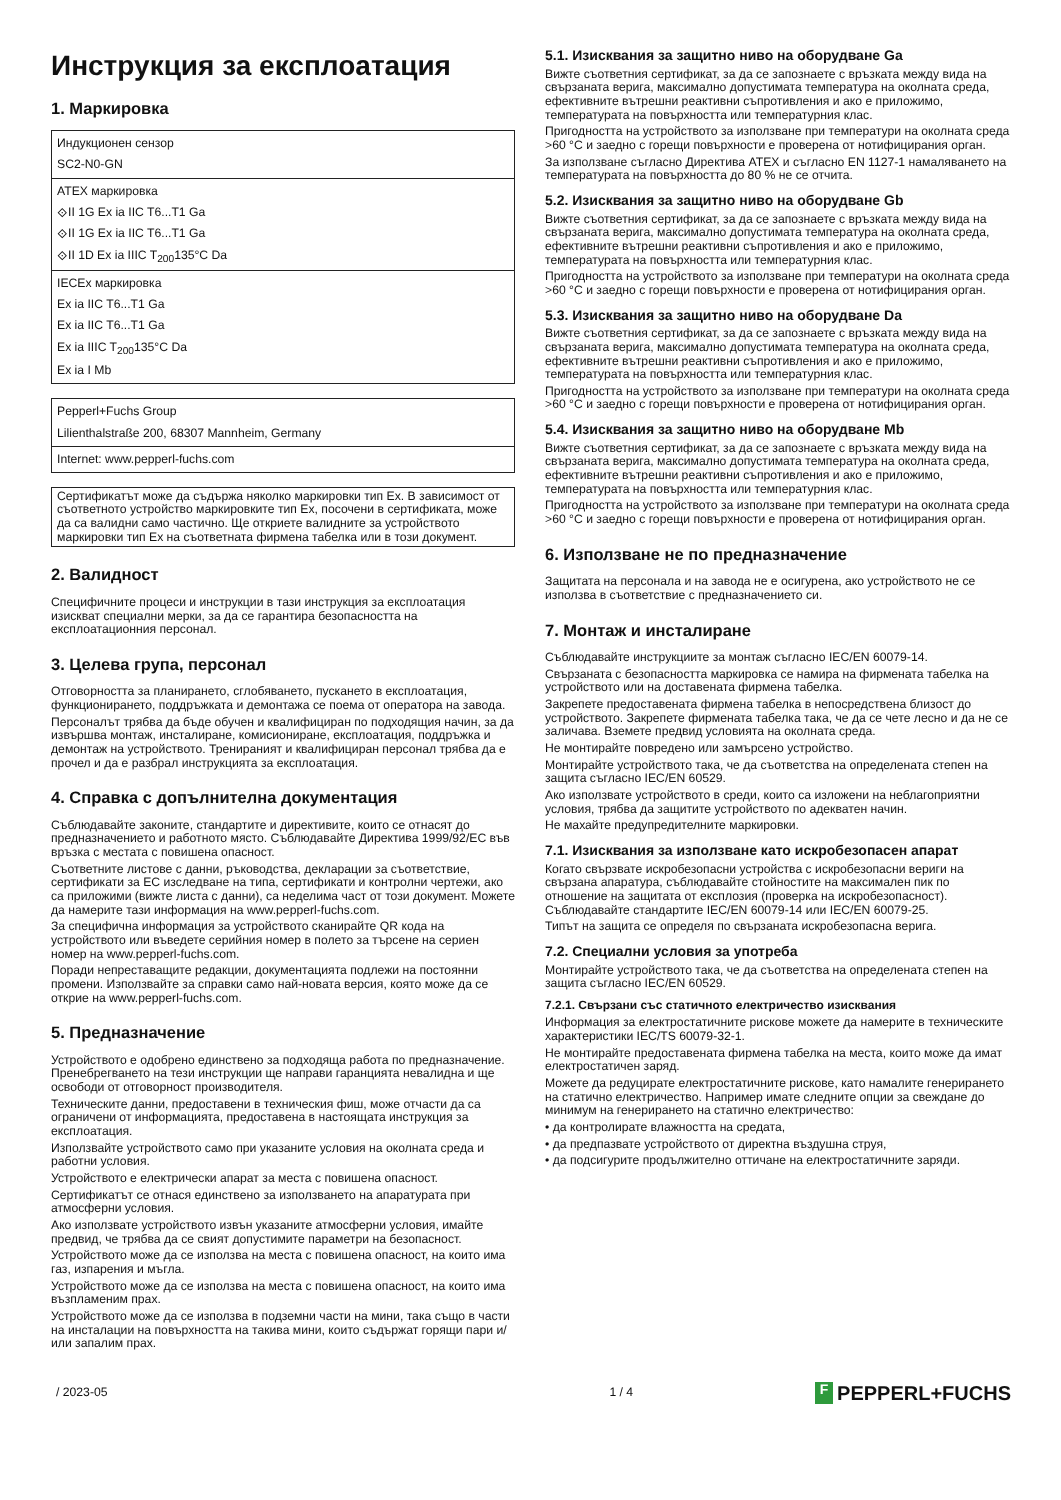Инструкция за експлоатация
1. Маркировка
| Индукционен сензор SC2-N0-GN |
| ATEX маркировка ⟐II 1G Ex ia IIC T6...T1 Ga ⟐II 1G Ex ia IIC T6...T1 Ga ⟐II 1D Ex ia IIIC T<sub>200</sub>135°C Da |
| IECEx маркировка Ex ia IIC T6...T1 Ga Ex ia IIC T6...T1 Ga Ex ia IIIC T<sub>200</sub>135°C Da Ex ia I Mb |
| Pepperl+Fuchs Group Lilienthalstraße 200, 68307 Mannheim, Germany |
| Internet: www.pepperl-fuchs.com |
Сертификатът може да съдържа няколко маркировки тип Ex. В зависимост от съответното устройство маркировките тип Ex, посочени в сертификата, може да са валидни само частично. Ще откриете валидните за устройството маркировки тип Ex на съответната фирмена табелка или в този документ.
2. Валидност
Специфичните процеси и инструкции в тази инструкция за експлоатация изискват специални мерки, за да се гарантира безопасността на експлоатационния персонал.
3. Целева група, персонал
Отговорността за планирането, сглобяването, пускането в експлоатация, функционирането, поддръжката и демонтажа се поема от оператора на завода.
Персоналът трябва да бъде обучен и квалифициран по подходящия начин, за да извършва монтаж, инсталиране, комисиониране, експлоатация, поддръжка и демонтаж на устройството. Тренираният и квалифициран персонал трябва да е прочел и да е разбрал инструкцията за експлоатация.
4. Справка с допълнителна документация
Съблюдавайте законите, стандартите и директивите, които се отнасят до предназначението и работното място. Съблюдавайте Директива 1999/92/EC във връзка с местата с повишена опасност.
Съответните листове с данни, ръководства, декларации за съответствие, сертификати за ЕС изследване на типа, сертификати и контролни чертежи, ако са приложими (вижте листа с данни), са неделима част от този документ. Можете да намерите тази информация на www.pepperl-fuchs.com.
За специфична информация за устройството сканирайте QR кода на устройството или въведете серийния номер в полето за търсене на сериен номер на www.pepperl-fuchs.com.
Поради непреставащите редакции, документацията подлежи на постоянни промени. Използвайте за справки само най-новата версия, която може да се открие на www.pepperl-fuchs.com.
5. Предназначение
Устройството е одобрено единствено за подходяща работа по предназначение. Пренебрегването на тези инструкции ще направи гаранцията невалидна и ще освободи от отговорност производителя.
Техническите данни, предоставени в техническия фиш, може отчасти да са ограничени от информацията, предоставена в настоящата инструкция за експлоатация.
Използвайте устройството само при указаните условия на околната среда и работни условия.
Устройството е електрически апарат за места с повишена опасност.
Сертификатът се отнася единствено за използването на апаратурата при атмосферни условия.
Ако използвате устройството извън указаните атмосферни условия, имайте предвид, че трябва да се свият допустимите параметри на безопасност.
Устройството може да се използва на места с повишена опасност, на които има газ, изпарения и мъгла.
Устройството може да се използва на места с повишена опасност, на които има възпламеним прах.
Устройството може да се използва в подземни части на мини, така също в части на инсталации на повърхността на такива мини, които съдържат горящи пари и/или запалим прах.
5.1. Изисквания за защитно ниво на оборудване Ga
Вижте съответния сертификат, за да се запознаете с връзката между вида на свързаната верига, максимално допустимата температура на околната среда, ефективните вътрешни реактивни съпротивления и ако е приложимо, температурата на повърхността или температурния клас.
Пригодността на устройството за използване при температури на околната среда >60 °C и заедно с горещи повърхности е проверена от нотифицирания орган.
За използване съгласно Директива ATEX и съгласно EN 1127-1 намаляването на температурата на повърхността до 80 % не се отчита.
5.2. Изисквания за защитно ниво на оборудване Gb
Вижте съответния сертификат, за да се запознаете с връзката между вида на свързаната верига, максимално допустимата температура на околната среда, ефективните вътрешни реактивни съпротивления и ако е приложимо, температурата на повърхността или температурния клас.
Пригодността на устройството за използване при температури на околната среда >60 °C и заедно с горещи повърхности е проверена от нотифицирания орган.
5.3. Изисквания за защитно ниво на оборудване Da
Вижте съответния сертификат, за да се запознаете с връзката между вида на свързаната верига, максимално допустимата температура на околната среда, ефективните вътрешни реактивни съпротивления и ако е приложимо, температурата на повърхността или температурния клас.
Пригодността на устройството за използване при температури на околната среда >60 °C и заедно с горещи повърхности е проверена от нотифицирания орган.
5.4. Изисквания за защитно ниво на оборудване Mb
Вижте съответния сертификат, за да се запознаете с връзката между вида на свързаната верига, максимално допустимата температура на околната среда, ефективните вътрешни реактивни съпротивления и ако е приложимо, температурата на повърхността или температурния клас.
Пригодността на устройството за използване при температури на околната среда >60 °C и заедно с горещи повърхности е проверена от нотифицирания орган.
6. Използване не по предназначение
Защитата на персонала и на завода не е осигурена, ако устройството не се използва в съответствие с предназначението си.
7. Монтаж и инсталиране
Съблюдавайте инструкциите за монтаж съгласно IEC/EN 60079-14.
Свързаната с безопасността маркировка се намира на фирмената табелка на устройството или на доставената фирмена табелка.
Закрепете предоставената фирмена табелка в непосредствена близост до устройството. Закрепете фирмената табелка така, че да се чете лесно и да не се заличава. Вземете предвид условията на околната среда.
Не монтирайте повредено или замърсено устройство.
Монтирайте устройството така, че да съответства на определената степен на защита съгласно IEC/EN 60529.
Ако използвате устройството в среди, които са изложени на неблагоприятни условия, трябва да защитите устройството по адекватен начин.
Не махайте предупредителните маркировки.
7.1. Изисквания за използване като искробезопасен апарат
Когато свързвате искробезопасни устройства с искробезопасни вериги на свързана апаратура, съблюдавайте стойностите на максимален пик по отношение на защитата от експлозия (проверка на искробезопасност). Съблюдавайте стандартите IEC/EN 60079-14 или IEC/EN 60079-25.
Типът на защита се определя по свързаната искробезопасна верига.
7.2. Специални условия за употреба
Монтирайте устройството така, че да съответства на определената степен на защита съгласно IEC/EN 60529.
7.2.1. Свързани със статичното електричество изисквания
Информация за електростатичните рискове можете да намерите в техническите характеристики IEC/TS 60079-32-1.
Не монтирайте предоставената фирмена табелка на места, които може да имат електростатичен заряд.
Можете да редуцирате електростатичните рискове, като намалите генерирането на статично електричество. Например имате следните опции за свеждане до минимум на генерирането на статично електричество:
• да контролирате влажността на средата,
• да предпазвате устройството от директна въздушна струя,
• да подсигурите продължително оттичане на електростатичните заряди.
/ 2023-05 1 / 4 F PEPPERL+FUCHS